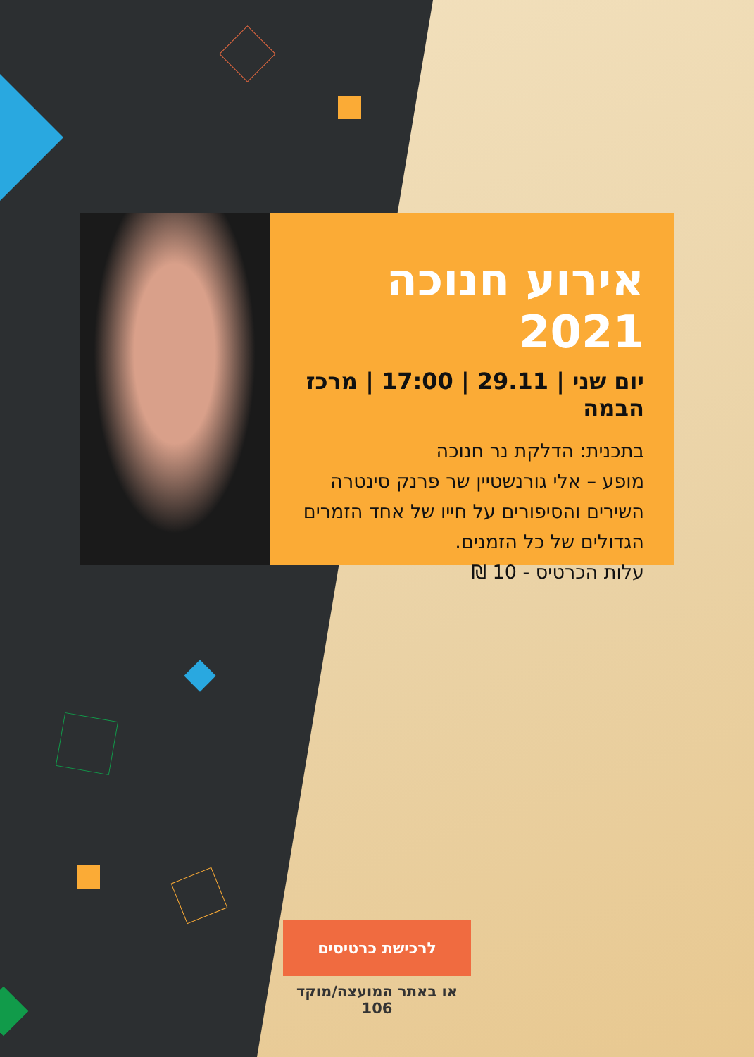אירוע חנוכה 2021
יום שני | 29.11 | 17:00 | מרכז הבמה
בתכנית: הדלקת נר חנוכה
מופע – אלי גורנשטיין שר פרנק סינטרה
השירים והסיפורים על חייו של אחד הזמרים
הגדולים של כל הזמנים.
עלות הכרטיס - 10 ₪
לרכישת כרטיסים
או באתר המועצה/מוקד 106